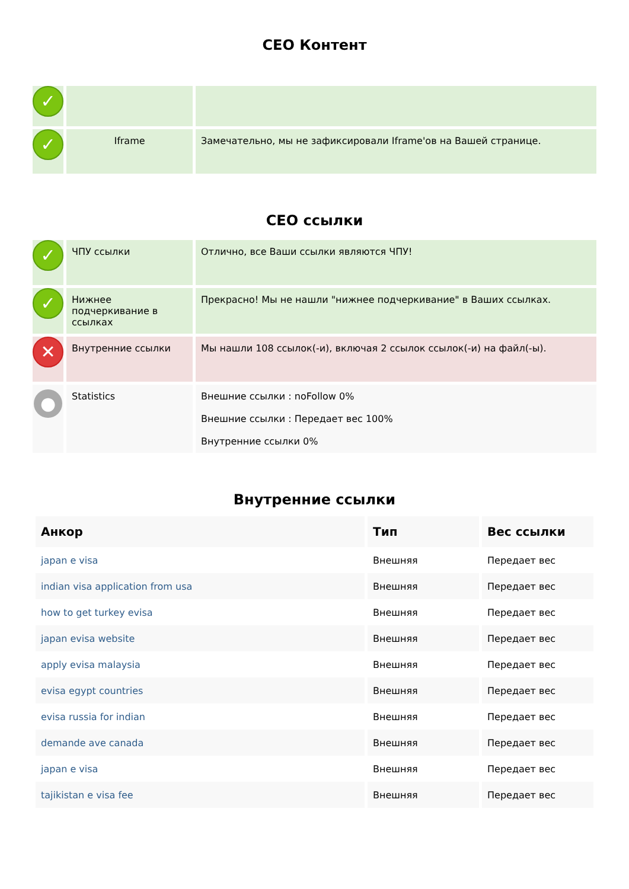CEO Контент
| ✓ | | |
| ✓ | Iframe | Замечательно, мы не зафиксировали Iframe'ов на Вашей странице. |
CEO ссылки
| ✓ | ЧПУ ссылки | Отлично, все Ваши ссылки являются ЧПУ! |
| ✓ | Нижнее подчеркивание в ссылках | Прекрасно! Мы не нашли "нижнее подчеркивание" в Ваших ссылках. |
| ✕ | Внутренние ссылки | Мы нашли 108 ссылок(-и), включая 2 ссылок ссылок(-и) на файл(-ы). |
| ● | Statistics | Внешние ссылки : noFollow 0% Внешние ссылки : Передает вес 100% Внутренние ссылки 0% |
Внутренние ссылки
| Анкор | Тип | Вес ссылки |
| --- | --- | --- |
| japan e visa | Внешняя | Передает вес |
| indian visa application from usa | Внешняя | Передает вес |
| how to get turkey evisa | Внешняя | Передает вес |
| japan evisa website | Внешняя | Передает вес |
| apply evisa malaysia | Внешняя | Передает вес |
| evisa egypt countries | Внешняя | Передает вес |
| evisa russia for indian | Внешняя | Передает вес |
| demande ave canada | Внешняя | Передает вес |
| japan e visa | Внешняя | Передает вес |
| tajikistan e visa fee | Внешняя | Передает вес |